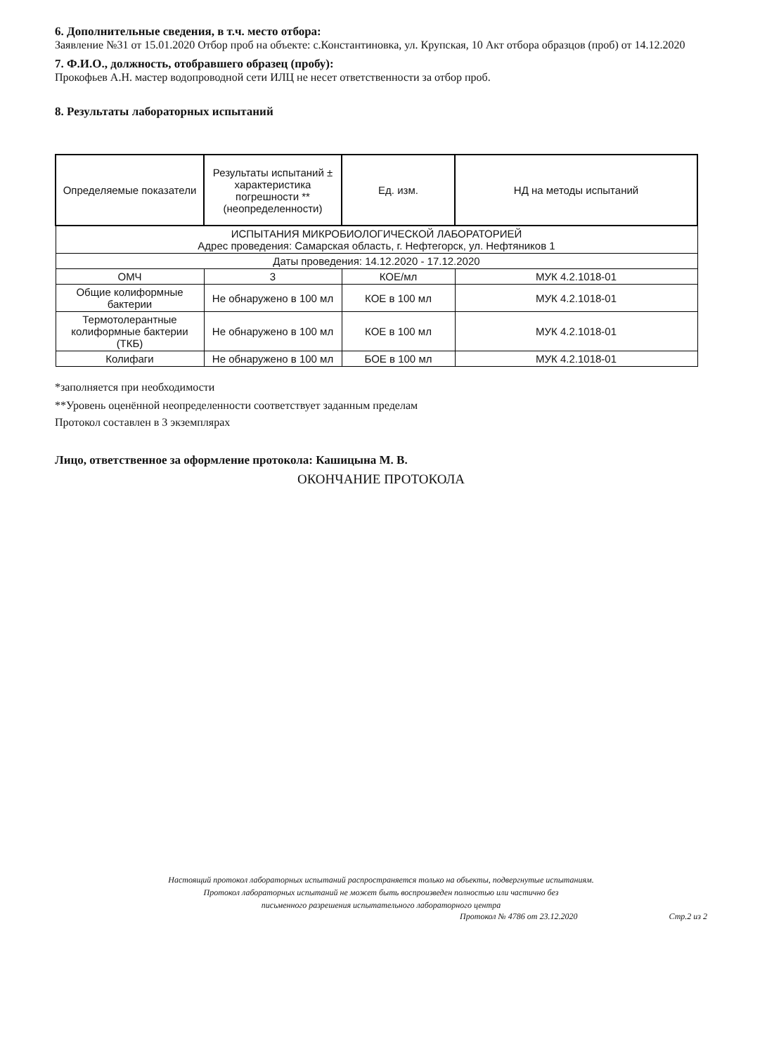6. Дополнительные сведения, в т.ч. место отбора:
Заявление №31 от 15.01.2020 Отбор проб на объекте: с.Константиновка, ул. Крупская, 10 Акт отбора образцов (проб) от 14.12.2020
7. Ф.И.О., должность, отобравшего образец (пробу):
Прокофьев А.Н. мастер водопроводной сети ИЛЦ не несет ответственности за отбор проб.
8. Результаты лабораторных испытаний
| Определяемые показатели | Результаты испытаний ± характеристика погрешности **(неопределенности) | Ед. изм. | НД на методы испытаний |
| --- | --- | --- | --- |
| ИСПЫТАНИЯ МИКРОБИОЛОГИЧЕСКОЙ ЛАБОРАТОРИЕЙ Адрес проведения: Самарская область, г. Нефтегорск, ул. Нефтяников 1 | | | |
| Даты проведения: 14.12.2020 - 17.12.2020 | | | |
| ОМЧ | 3 | КОЕ/мл | МУК 4.2.1018-01 |
| Общие колиформные бактерии | Не обнаружено в 100 мл | КОЕ в 100 мл | МУК 4.2.1018-01 |
| Термотолерантные колиформные бактерии (ТКБ) | Не обнаружено в 100 мл | КОЕ в 100 мл | МУК 4.2.1018-01 |
| Колифаги | Не обнаружено в 100 мл | БОЕ в 100 мл | МУК 4.2.1018-01 |
*заполняется при необходимости
**Уровень оценённой неопределенности соответствует заданным пределам
Протокол составлен в 3 экземплярах
Лицо, ответственное за оформление протокола: Кашицына М. В.
ОКОНЧАНИЕ ПРОТОКОЛА
Настоящий протокол лабораторных испытаний распространяется только на объекты, подвергнутые испытаниям.
Протокол лабораторных испытаний не может быть воспроизведен полностью или частично без
письменного разрешения испытательного лабораторного центра
Протокол № 4786 от 23.12.2020 Стр.2 из 2